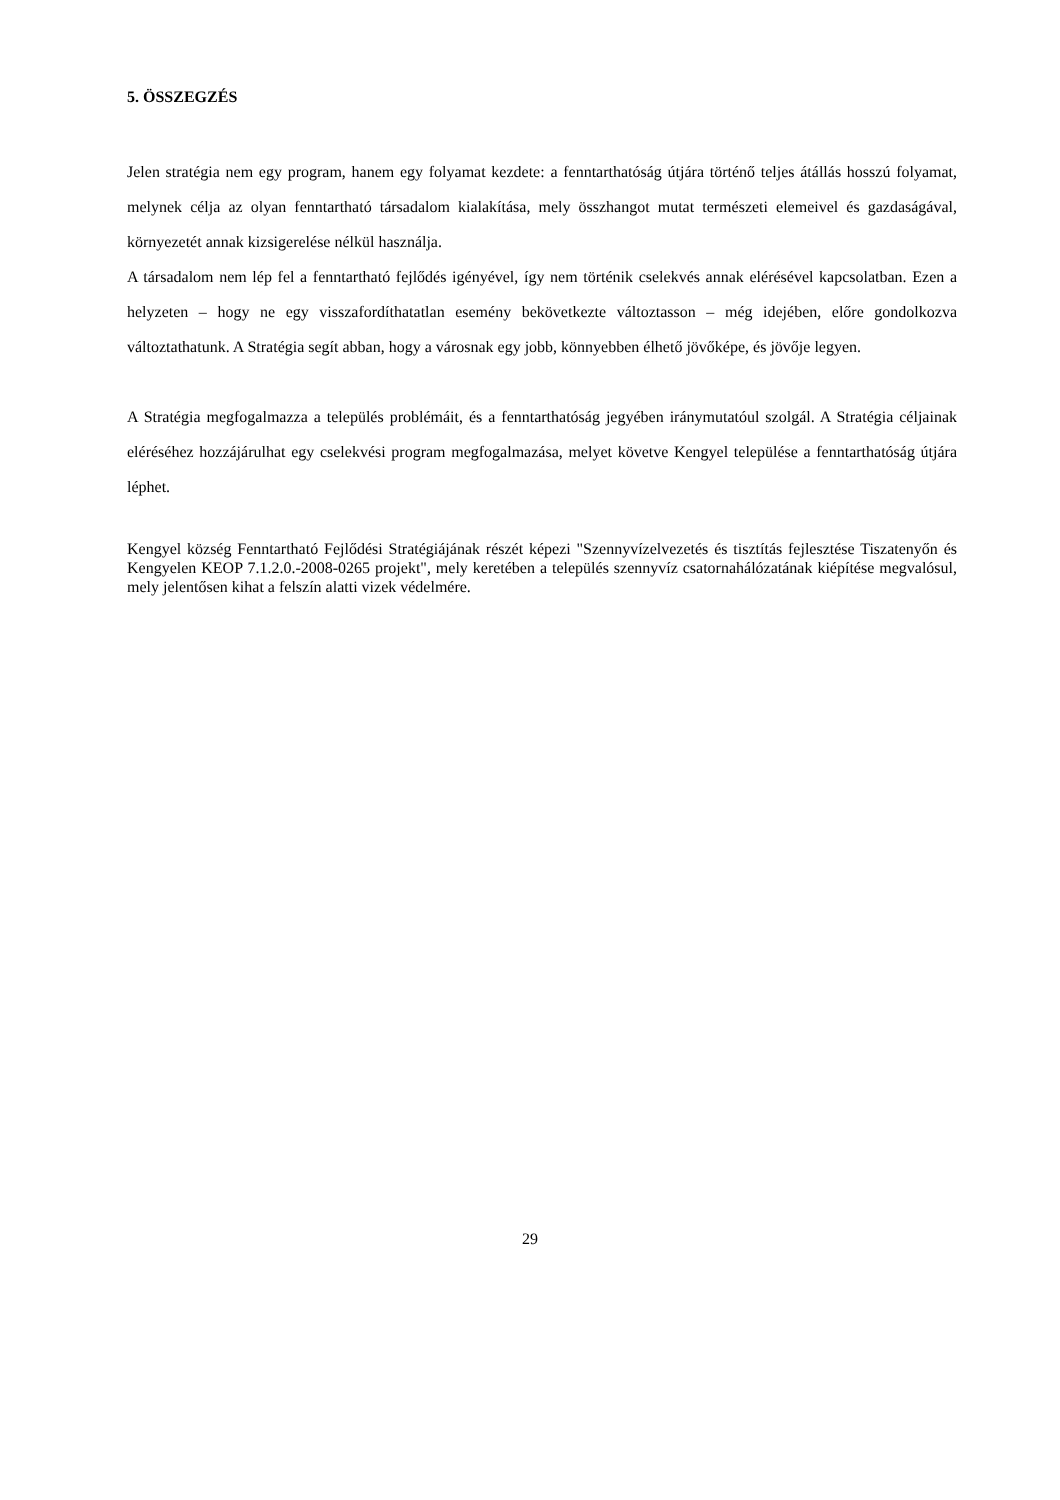5. ÖSSZEGZÉS
Jelen stratégia nem egy program, hanem egy folyamat kezdete: a fenntarthatóság útjára történő teljes átállás hosszú folyamat, melynek célja az olyan fenntartható társadalom kialakítása, mely összhangot mutat természeti elemeivel és gazdaságával, környezetét annak kizsigerelése nélkül használja.
A társadalom nem lép fel a fenntartható fejlődés igényével, így nem történik cselekvés annak elérésével kapcsolatban. Ezen a helyzeten – hogy ne egy visszafordíthatatlan esemény bekövetkezte változtasson – még idejében, előre gondolkozva változtathatunk. A Stratégia segít abban, hogy a városnak egy jobb, könnyebben élhető jövőképe, és jövője legyen.
A Stratégia megfogalmazza a település problémáit, és a fenntarthatóság jegyében iránymutatóul szolgál. A Stratégia céljainak eléréséhez hozzájárulhat egy cselekvési program megfogalmazása, melyet követve Kengyel települése a fenntarthatóság útjára léphet.
Kengyel község Fenntartható Fejlődési Stratégiájának részét képezi "Szennyvízelvezetés és tisztítás fejlesztése Tiszatenyőn és Kengyelen KEOP 7.1.2.0.-2008-0265 projekt", mely keretében a település szennyvíz csatornahálózatának kiépítése megvalósul, mely jelentősen kihat a felszín alatti vizek védelmére.
29